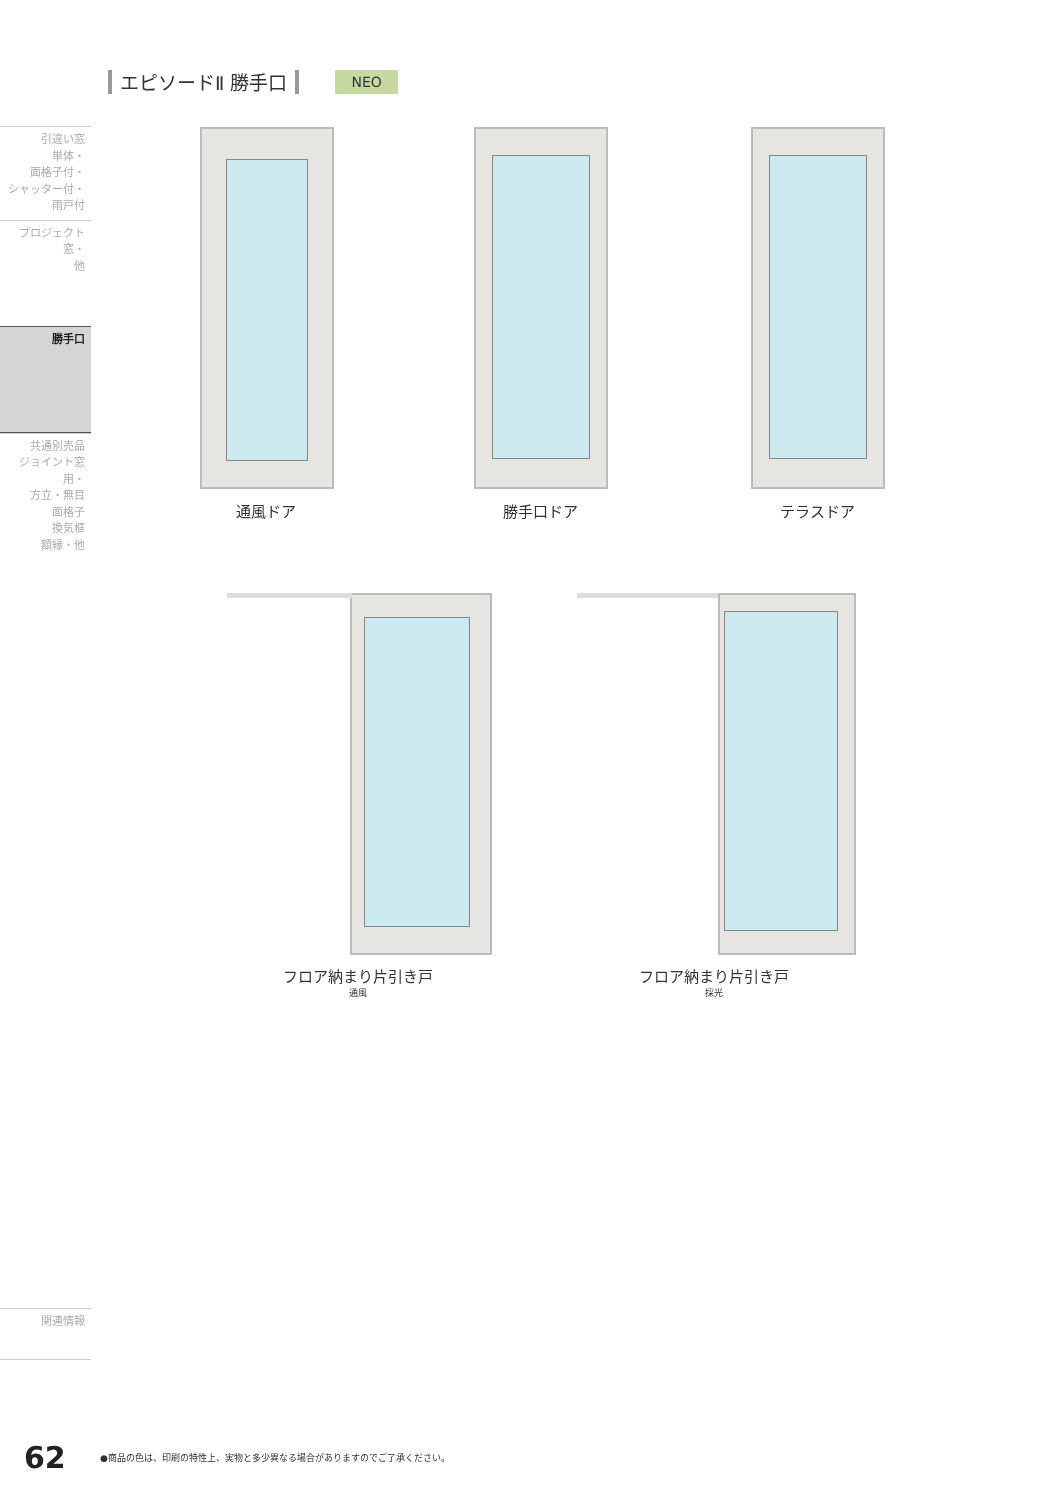エピソードⅡ 勝手口 NEO
引違い窓
単体・
面格子付・
シャッター付・
雨戸付
プロジェクト窓・
他
勝手口
共通別売品
ジョイント窓用・
方立・無目
面格子
換気框
額縁・他
関連情報
通風ドア 勝手口ドア テラスドア
フロア納まり片引き戸
通風
フロア納まり片引き戸
採光
62 ●商品の色は、印刷の特性上、実物と多少異なる場合がありますのでご了承ください。